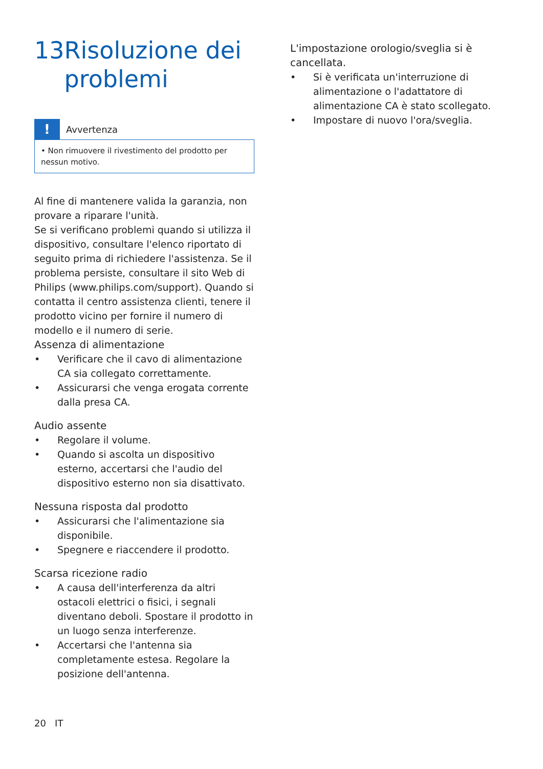13 Risoluzione dei problemi
!
Avvertenza
• Non rimuovere il rivestimento del prodotto per nessun motivo.
Al fine di mantenere valida la garanzia, non provare a riparare l'unità.
Se si verificano problemi quando si utilizza il dispositivo, consultare l'elenco riportato di seguito prima di richiedere l'assistenza. Se il problema persiste, consultare il sito Web di Philips (www.philips.com/support). Quando si contatta il centro assistenza clienti, tenere il prodotto vicino per fornire il numero di modello e il numero di serie.
Assenza di alimentazione
• Verificare che il cavo di alimentazione CA sia collegato correttamente.
• Assicurarsi che venga erogata corrente dalla presa CA.
Audio assente
• Regolare il volume.
• Quando si ascolta un dispositivo esterno, accertarsi che l'audio del dispositivo esterno non sia disattivato.
Nessuna risposta dal prodotto
• Assicurarsi che l'alimentazione sia disponibile.
• Spegnere e riaccendere il prodotto.
Scarsa ricezione radio
• A causa dell'interferenza da altri ostacoli elettrici o fisici, i segnali diventano deboli. Spostare il prodotto in un luogo senza interferenze.
• Accertarsi che l'antenna sia completamente estesa. Regolare la posizione dell'antenna.
L'impostazione orologio/sveglia si è cancellata.
• Si è verificata un'interruzione di alimentazione o l'adattatore di alimentazione CA è stato scollegato.
• Impostare di nuovo l'ora/sveglia.
20 IT